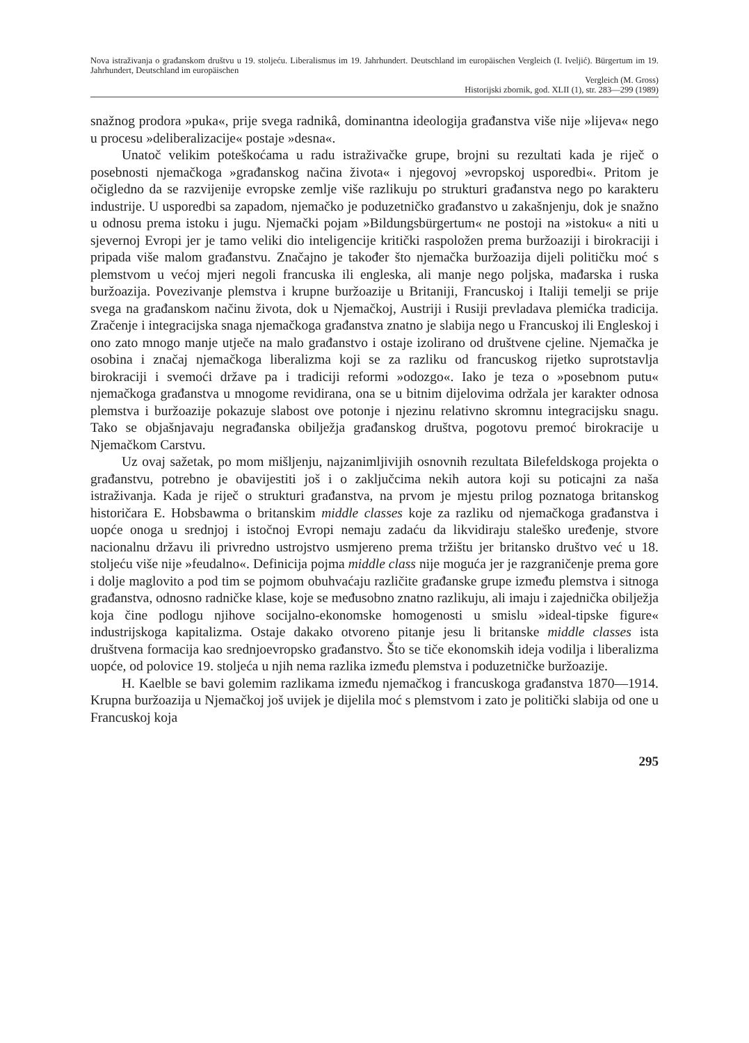Nova istraživanja o građanskom društvu u 19. stoljeću. Liberalismus im 19. Jahrhundert. Deutschland im europäischen Vergleich (I. Iveljić). Bürgertum im 19. Jahrhundert, Deutschland im europäischen
Vergleich (M. Gross)
Historijski zbornik, god. XLII (1), str. 283—299 (1989)
snažnog prodora »puka«, prije svega radnikâ, dominantna ideologija građanstva više nije »lijeva« nego u procesu »deliberalizacije« postaje »desna«.
Unatoč velikim poteškoćama u radu istraživačke grupe, brojni su rezultati kada je riječ o posebnosti njemačkoga »građanskog načina života« i njegovoj »evropskoj usporedbi«. Pritom je očigledno da se razvijenije evropske zemlje više razlikuju po strukturi građanstva nego po karakteru industrije. U usporedbi sa zapadom, njemačko je poduzetničko građanstvo u zakašnjenju, dok je snažno u odnosu prema istoku i jugu. Njemački pojam »Bildungsbürgertum« ne postoji na »istoku« a niti u sjevernoj Evropi jer je tamo veliki dio inteligencije kritički raspoložen prema buržoaziji i birokraciji i pripada više malom građanstvu. Značajno je također što njemačka buržoazija dijeli političku moć s plemstvom u većoj mjeri negoli francuska ili engleska, ali manje nego poljska, mađarska i ruska buržoazija. Povezivanje plemstva i krupne buržoazije u Britaniji, Francuskoj i Italiji temelji se prije svega na građanskom načinu života, dok u Njemačkoj, Austriji i Rusiji prevladava plemićka tradicija. Zračenje i integracijska snaga njemačkoga građanstva znatno je slabija nego u Francuskoj ili Engleskoj i ono zato mnogo manje utječe na malo građanstvo i ostaje izolirano od društvene cjeline. Njemačka je osobina i značaj njemačkoga liberalizma koji se za razliku od francuskog rijetko suprotstavlja birokraciji i svemoći države pa i tradiciji reformi »odozgo«. Iako je teza o »posebnom putu« njemačkoga građanstva u mnogome revidirana, ona se u bitnim dijelovima održala jer karakter odnosa plemstva i buržoazije pokazuje slabost ove potonje i njezinu relativno skromnu integracijsku snagu. Tako se objašnjavaju negrađanska obilježja građanskog društva, pogotovu premoć birokracije u Njemačkom Carstvu.
Uz ovaj sažetak, po mom mišljenju, najzanimljivijih osnovnih rezultata Bilefeldskoga projekta o građanstvu, potrebno je obavijestiti još i o zaključcima nekih autora koji su poticajni za naša istraživanja. Kada je riječ o strukturi građanstva, na prvom je mjestu prilog poznatoga britanskog historičara E. Hobsbawma o britanskim middle classes koje za razliku od njemačkoga građanstva i uopće onoga u srednjoj i istočnoj Evropi nemaju zadaću da likvidiraju staleško uređenje, stvore nacionalnu državu ili privredno ustrojstvo usmjereno prema tržištu jer britansko društvo već u 18. stoljeću više nije »feudalno«. Definicija pojma middle class nije moguća jer je razgraničenje prema gore i dolje maglovito a pod tim se pojmom obuhvaćaju različite građanske grupe između plemstva i sitnoga građanstva, odnosno radničke klase, koje se međusobno znatno razlikuju, ali imaju i zajednička obilježja koja čine podlogu njihove socijalno-ekonomske homogenosti u smislu »ideal-tipske figure« industrijskoga kapitalizma. Ostaje dakako otvoreno pitanje jesu li britanske middle classes ista društvena formacija kao srednjoevropsko građanstvo. Što se tiče ekonomskih ideja vodilja i liberalizma uopće, od polovice 19. stoljeća u njih nema razlika između plemstva i poduzetničke buržoazije.
H. Kaelble se bavi golemim razlikama između njemačkog i francuskoga građanstva 1870—1914. Krupna buržoazija u Njemačkoj još uvijek je dijelila moć s plemstvom i zato je politički slabija od one u Francuskoj koja
295